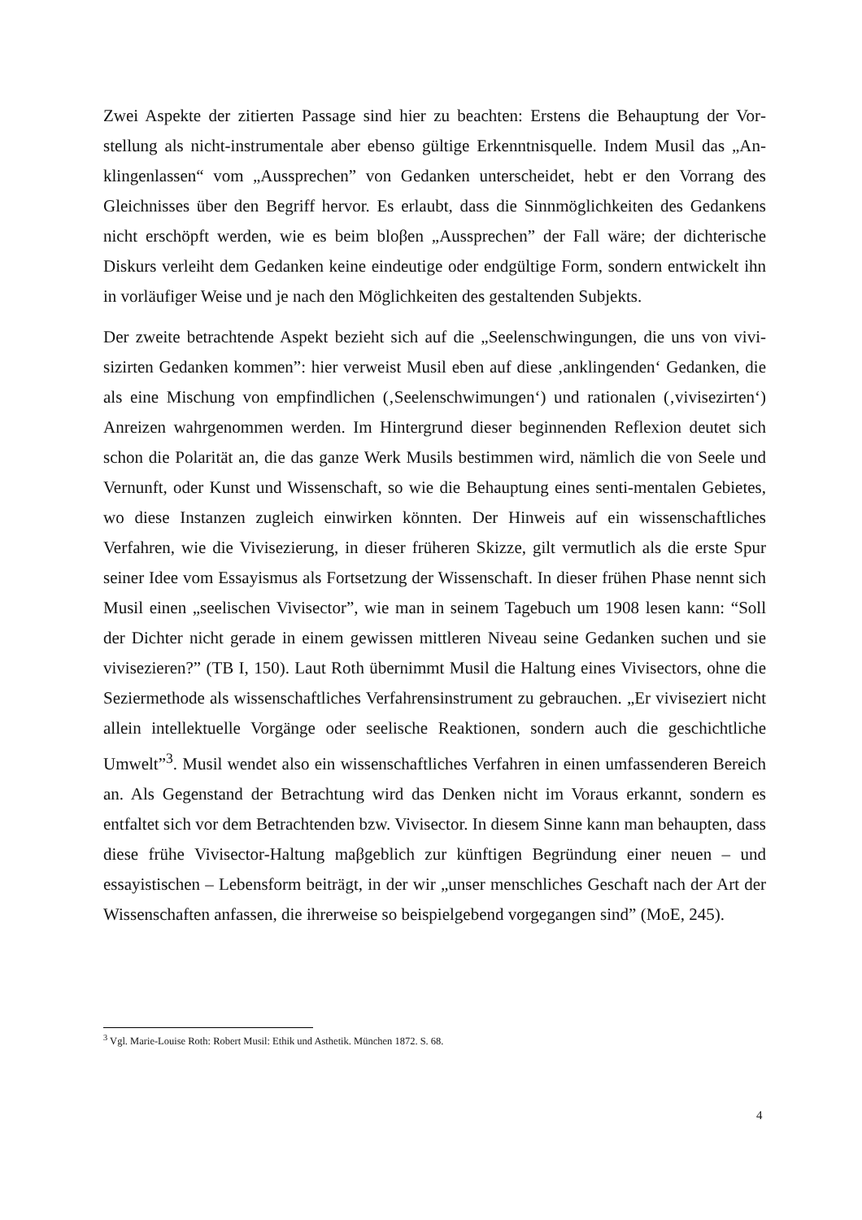Zwei Aspekte der zitierten Passage sind hier zu beachten: Erstens die Behauptung der Vor­stellung als nicht-instrumentale aber ebenso gültige Erkenntnisquelle. Indem Musil das „An­klingenlassen“ vom „Aussprechen” von Gedanken unterscheidet, hebt er den Vorrang des Gleichnisses über den Begriff hervor. Es erlaubt, dass die Sinnmöglichkeiten des Gedankens nicht erschöpft werden, wie es beim bloβen „Aussprechen” der Fall wäre; der dichterische Diskurs verleiht dem Gedanken keine eindeutige oder endgültige Form, sondern entwickelt ihn in vorläufiger Weise und je nach den Möglichkeiten des gestaltenden Subjekts.
Der zweite betrachtende Aspekt bezieht sich auf die „Seelenschwingungen, die uns von vivi­sizirten Gedanken kommen”: hier verweist Musil eben auf diese ‚anklingenden‘ Gedanken, die als eine Mischung von empfindlichen (‚Seelenschwimungen‘) und rationalen (‚vivisezir­ten‘) Anreizen wahrgenommen werden. Im Hintergrund dieser beginnenden Reflexion deutet sich schon die Polarität an, die das ganze Werk Musils bestimmen wird, nämlich die von See­le und Vernunft, oder Kunst und Wissenschaft, so wie die Behauptung eines senti-mentalen Gebietes, wo diese Instanzen zugleich einwirken könnten. Der Hinweis auf ein wissenschaft­liches Verfahren, wie die Vivisezierung, in dieser früheren Skizze, gilt vermutlich als die erste Spur seiner Idee vom Essayismus als Fortsetzung der Wissenschaft. In dieser frühen Phase nennt sich Musil einen „seelischen Vivisector”, wie man in seinem Tagebuch um 1908 lesen kann: “Soll der Dichter nicht gerade in einem gewissen mittleren Niveau seine Gedanken su­chen und sie vivisezieren?” (TB I, 150). Laut Roth übernimmt Musil die Haltung eines Vivi­sectors, ohne die Seziermethode als wissenschaftliches Verfahrensinstrument zu gebrauchen. „Er viviseziert nicht allein intellektuelle Vorgänge oder seelische Reaktionen, sondern auch die geschichtliche Umwelt”<sup>3</sup>. Musil wendet also ein wissenschaftliches Verfahren in einen umfassenderen Bereich an. Als Gegenstand der Betrachtung wird das Denken nicht im Vo­raus erkannt, sondern es entfaltet sich vor dem Betrachtenden bzw. Vivisector. In diesem Sin­ne kann man behaupten, dass diese frühe Vivisector-Haltung maβgeblich zur künftigen Be­gründung einer neuen – und essayistischen – Lebensform beiträgt, in der wir „unser mensch­liches Geschaft nach der Art der Wissenschaften anfassen, die ihrerweise so beispielgebend vorgegangen sind” (MoE, 245).
<sup>3</sup> Vgl. Marie-Louise Roth: Robert Musil: Ethik und Asthetik. München 1872. S. 68.
4